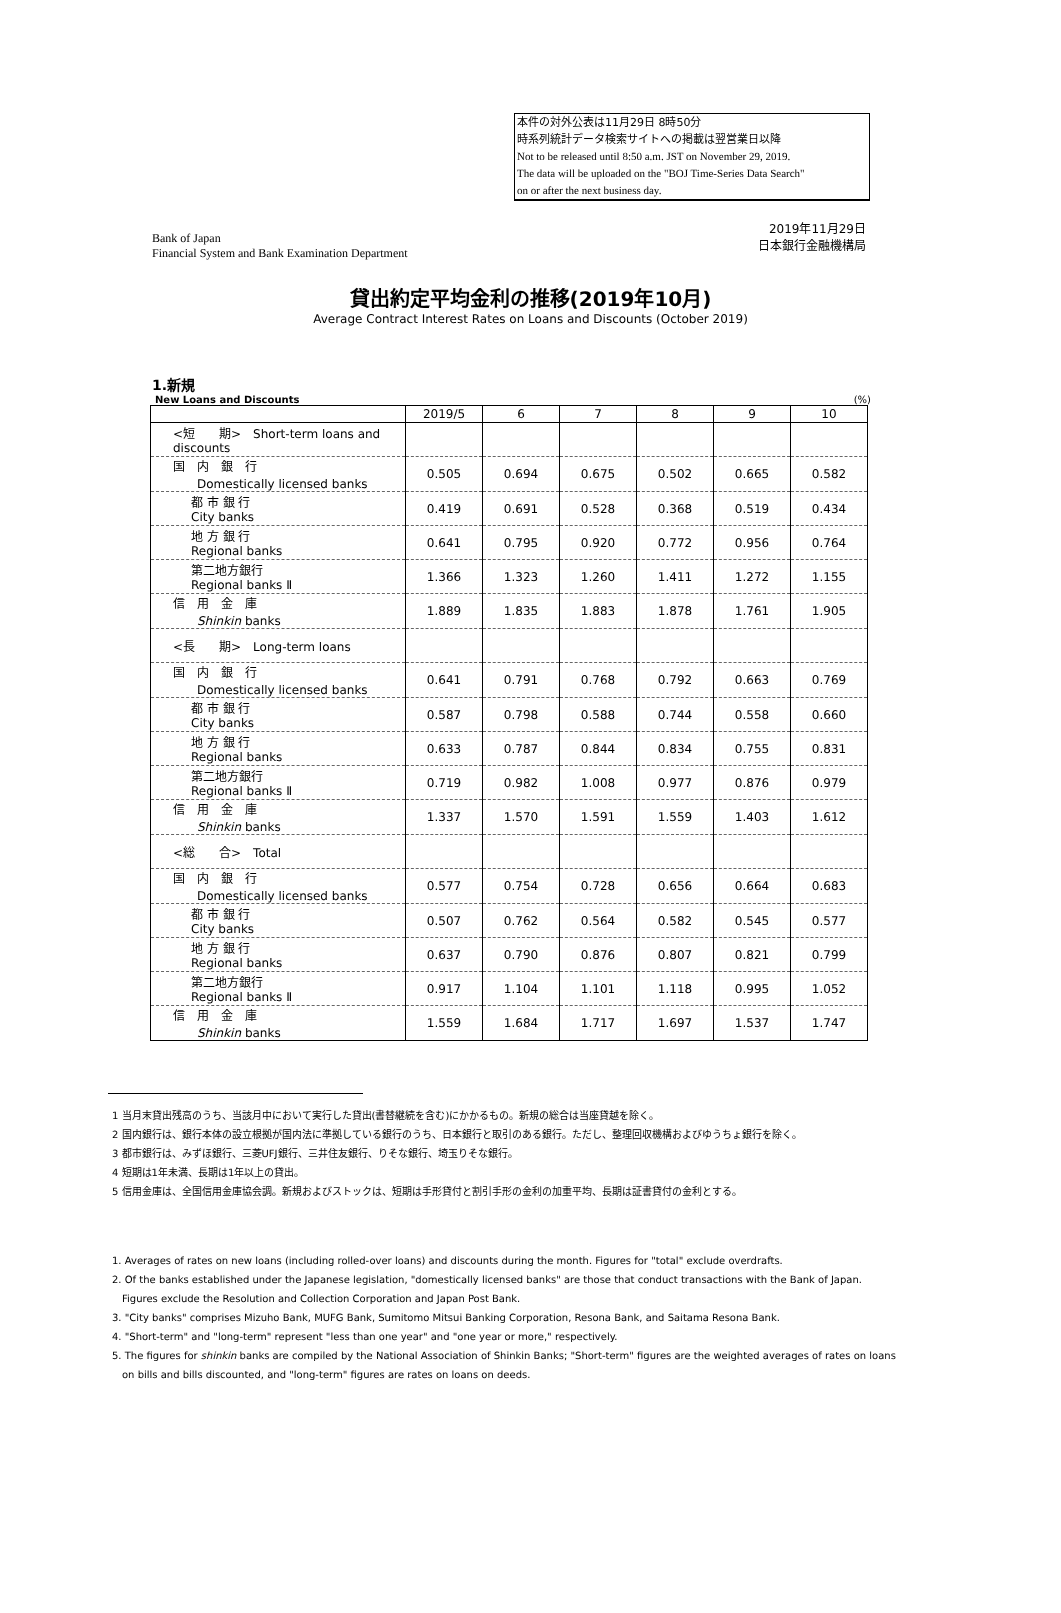本件の対外公表は11月29日 8時50分
時系列統計データ検索サイトへの掲載は翌営業日以降
Not to be released until 8:50 a.m. JST on November 29, 2019.
The data will be uploaded on the "BOJ Time-Series Data Search"
on or after the next business day.
Bank of Japan
Financial System and Bank Examination Department
2019年11月29日
日本銀行金融機構局
貸出約定平均金利の推移(2019年10月)
Average Contract Interest Rates on Loans and Discounts (October 2019)
1.新規
New Loans and Discounts (%)
| | 2019/5 | 6 | 7 | 8 | 9 | 10 |
| --- | --- | --- | --- | --- | --- | --- |
| <短 期> Short-term loans and discounts | | | | | | |
| 国 内 銀 行 Domestically licensed banks | 0.505 | 0.694 | 0.675 | 0.502 | 0.665 | 0.582 |
| 都 市 銀 行 City banks | 0.419 | 0.691 | 0.528 | 0.368 | 0.519 | 0.434 |
| 地 方 銀 行 Regional banks | 0.641 | 0.795 | 0.920 | 0.772 | 0.956 | 0.764 |
| 第二地方銀行 Regional banks Ⅱ | 1.366 | 1.323 | 1.260 | 1.411 | 1.272 | 1.155 |
| 信 用 金 庫 Shinkin banks | 1.889 | 1.835 | 1.883 | 1.878 | 1.761 | 1.905 |
| <長 期> Long-term loans | | | | | | |
| 国 内 銀 行 Domestically licensed banks | 0.641 | 0.791 | 0.768 | 0.792 | 0.663 | 0.769 |
| 都 市 銀 行 City banks | 0.587 | 0.798 | 0.588 | 0.744 | 0.558 | 0.660 |
| 地 方 銀 行 Regional banks | 0.633 | 0.787 | 0.844 | 0.834 | 0.755 | 0.831 |
| 第二地方銀行 Regional banks Ⅱ | 0.719 | 0.982 | 1.008 | 0.977 | 0.876 | 0.979 |
| 信 用 金 庫 Shinkin banks | 1.337 | 1.570 | 1.591 | 1.559 | 1.403 | 1.612 |
| <総 合> Total | | | | | | |
| 国 内 銀 行 Domestically licensed banks | 0.577 | 0.754 | 0.728 | 0.656 | 0.664 | 0.683 |
| 都 市 銀 行 City banks | 0.507 | 0.762 | 0.564 | 0.582 | 0.545 | 0.577 |
| 地 方 銀 行 Regional banks | 0.637 | 0.790 | 0.876 | 0.807 | 0.821 | 0.799 |
| 第二地方銀行 Regional banks Ⅱ | 0.917 | 1.104 | 1.101 | 1.118 | 0.995 | 1.052 |
| 信 用 金 庫 Shinkin banks | 1.559 | 1.684 | 1.717 | 1.697 | 1.537 | 1.747 |
1 当月末貸出残高のうち、当該月中において実行した貸出(書替継続を含む)にかかるもの。新規の総合は当座貸越を除く。
2 国内銀行は、銀行本体の設立根拠が国内法に準拠している銀行のうち、日本銀行と取引のある銀行。ただし、整理回収機構およびゆうちょ銀行を除く。
3 都市銀行は、みずほ銀行、三菱UFJ銀行、三井住友銀行、りそな銀行、埼玉りそな銀行。
4 短期は1年未満、長期は1年以上の貸出。
5 信用金庫は、全国信用金庫協会調。新規およびストックは、短期は手形貸付と割引手形の金利の加重平均、長期は証書貸付の金利とする。
1. Averages of rates on new loans (including rolled-over loans) and discounts during the month. Figures for "total" exclude overdrafts.
2. Of the banks established under the Japanese legislation, "domestically licensed banks" are those that conduct transactions with the Bank of Japan.
　Figures exclude the Resolution and Collection Corporation and Japan Post Bank.
3. "City banks" comprises Mizuho Bank, MUFG Bank, Sumitomo Mitsui Banking Corporation, Resona Bank, and Saitama Resona Bank.
4. "Short-term" and "long-term" represent "less than one year" and "one year or more," respectively.
5. The figures for shinkin banks are compiled by the National Association of Shinkin Banks; "Short-term" figures are the weighted averages of rates on loans
　on bills and bills discounted, and "long-term" figures are rates on loans on deeds.